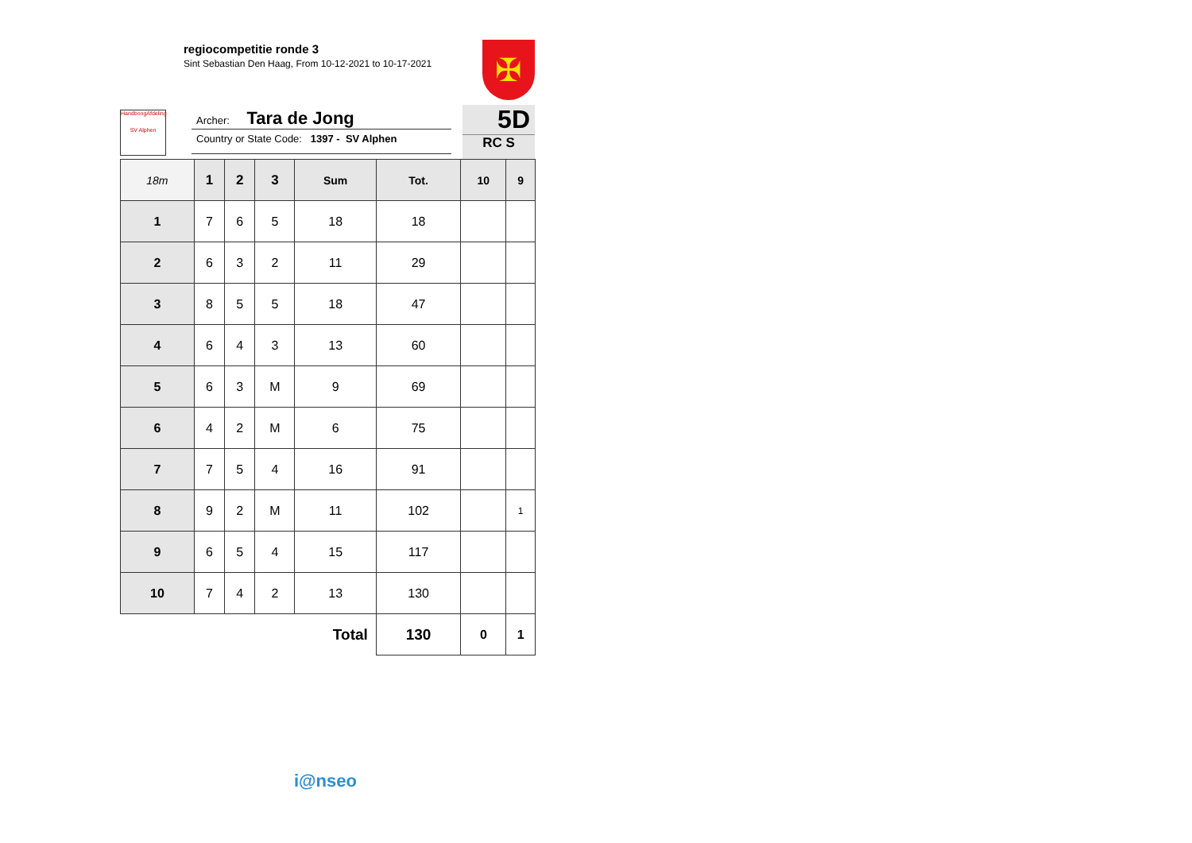regiocompetitie ronde 3
Sint Sebastian Den Haag, From 10-12-2021 to 10-17-2021
✠
HandboogAfdeling
SV Alphen
Archer: Tara de Jong
Country or State Code: 1397 - SV Alphen
5D
RC S
| 18m | 1 | 2 | 3 | Sum | Tot. | 10 | 9 |
| --- | --- | --- | --- | --- | --- | --- | --- |
| 1 | 7 | 6 | 5 | 18 | 18 | | |
| 2 | 6 | 3 | 2 | 11 | 29 | | |
| 3 | 8 | 5 | 5 | 18 | 47 | | |
| 4 | 6 | 4 | 3 | 13 | 60 | | |
| 5 | 6 | 3 | M | 9 | 69 | | |
| 6 | 4 | 2 | M | 6 | 75 | | |
| 7 | 7 | 5 | 4 | 16 | 91 | | |
| 8 | 9 | 2 | M | 11 | 102 | | 1 |
| 9 | 6 | 5 | 4 | 15 | 117 | | |
| 10 | 7 | 4 | 2 | 13 | 130 | | |
| Total | | | | | 130 | 0 | 1 |
i@nseo